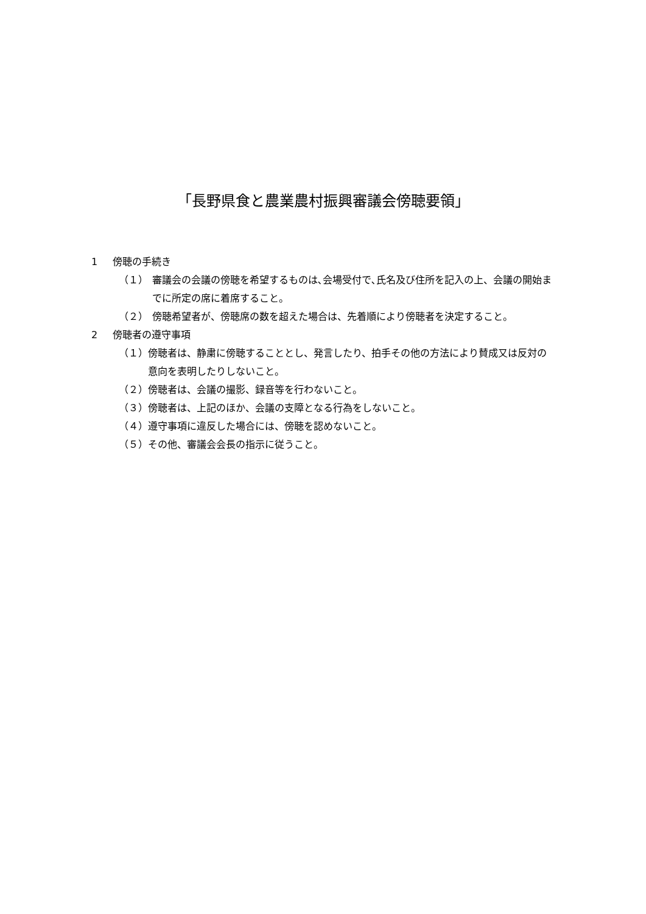「長野県食と農業農村振興審議会傍聴要領」
1 傍聴の手続き
（１） 審議会の会議の傍聴を希望するものは､会場受付で､氏名及び住所を記入の上、会議の開始までに所定の席に着席すること。
（２） 傍聴希望者が、傍聴席の数を超えた場合は、先着順により傍聴者を決定すること。
2 傍聴者の遵守事項
（１） 傍聴者は、静粛に傍聴することとし、発言したり、拍手その他の方法により賛成又は反対の意向を表明したりしないこと。
（２） 傍聴者は、会議の撮影、録音等を行わないこと。
（３） 傍聴者は、上記のほか、会議の支障となる行為をしないこと。
（４） 遵守事項に違反した場合には、傍聴を認めないこと。
（５） その他、審議会会長の指示に従うこと。